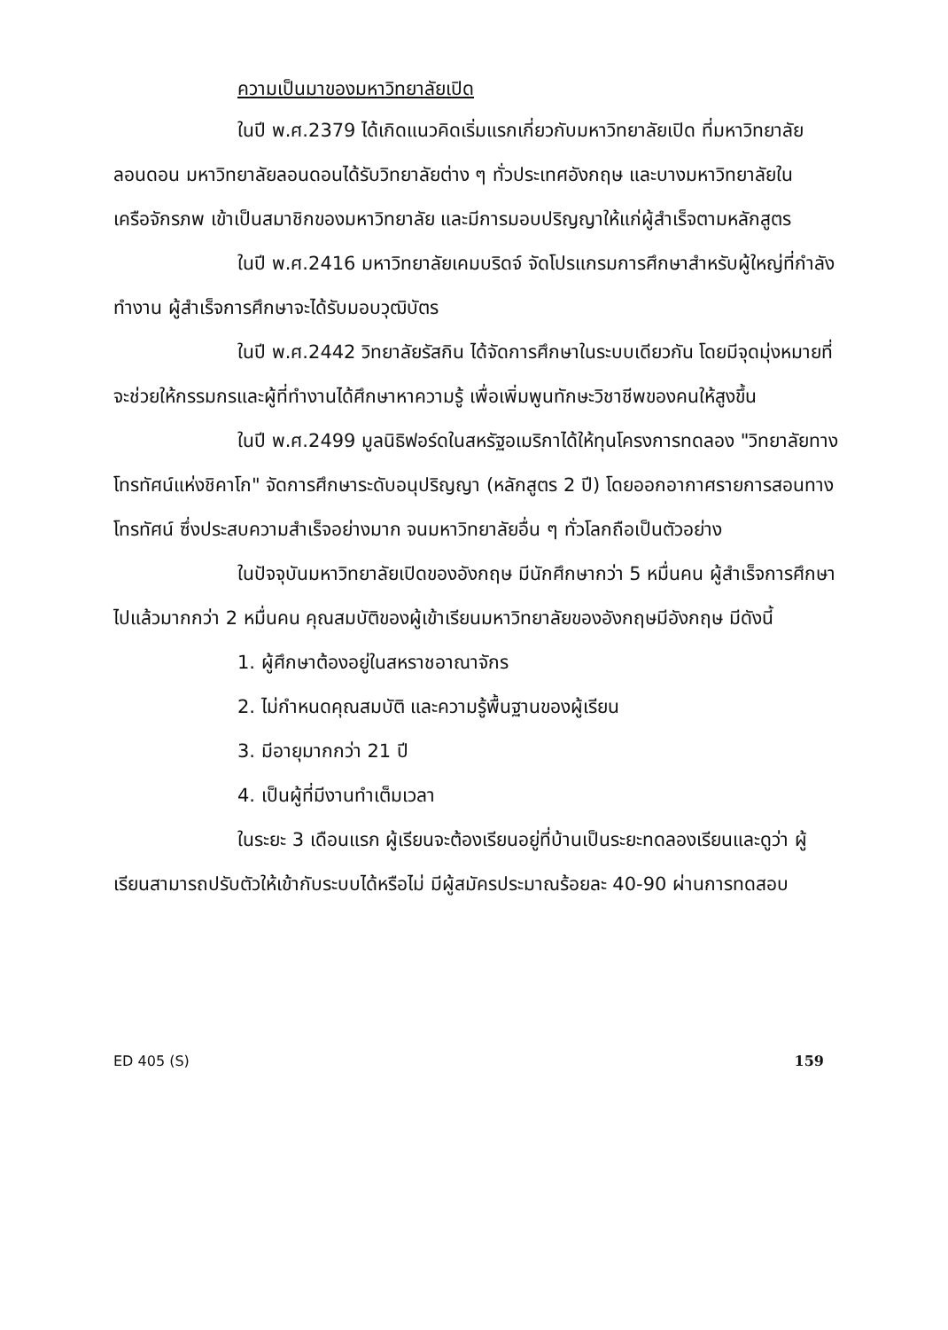ความเป็นมาของมหาวิทยาลัยเปิด
ในปี พ.ศ.2379 ได้เกิดแนวคิดเริ่มแรกเกี่ยวกับมหาวิทยาลัยเปิด ที่มหาวิทยาลัยลอนดอน มหาวิทยาลัยลอนดอนได้รับวิทยาลัยต่าง ๆ ทั่วประเทศอังกฤษ และบางมหาวิทยาลัยในเครือจักรภพ เข้าเป็นสมาชิกของมหาวิทยาลัย และมีการมอบปริญญาให้แก่ผู้สำเร็จตามหลักสูตร
ในปี พ.ศ.2416 มหาวิทยาลัยเคมบริดจ์ จัดโปรแกรมการศึกษาสำหรับผู้ใหญ่ที่กำลังทำงาน ผู้สำเร็จการศึกษาจะได้รับมอบวุฒิบัตร
ในปี พ.ศ.2442 วิทยาลัยรัสกิน ได้จัดการศึกษาในระบบเดียวกัน โดยมีจุดมุ่งหมายที่จะช่วยให้กรรมกรและผู้ที่ทำงานได้ศึกษาหาความรู้ เพื่อเพิ่มพูนทักษะวิชาชีพของคนให้สูงขึ้น
ในปี พ.ศ.2499 มูลนิธิฟอร์ดในสหรัฐอเมริกาได้ให้ทุนโครงการทดลอง "วิทยาลัยทางโทรทัศน์แห่งชิคาโก" จัดการศึกษาระดับอนุปริญญา (หลักสูตร 2 ปี) โดยออกอากาศรายการสอนทางโทรทัศน์ ซึ่งประสบความสำเร็จอย่างมาก จนมหาวิทยาลัยอื่น ๆ ทั่วโลกถือเป็นตัวอย่าง
ในปัจจุบันมหาวิทยาลัยเปิดของอังกฤษ มีนักศึกษากว่า 5 หมื่นคน ผู้สำเร็จการศึกษาไปแล้วมากกว่า 2 หมื่นคน คุณสมบัติของผู้เข้าเรียนมหาวิทยาลัยของอังกฤษมีอังกฤษ มีดังนี้
1. ผู้ศึกษาต้องอยู่ในสหราชอาณาจักร
2. ไม่กำหนดคุณสมบัติ และความรู้พื้นฐานของผู้เรียน
3. มีอายุมากกว่า 21 ปี
4. เป็นผู้ที่มีงานทำเต็มเวลา
ในระยะ 3 เดือนแรก ผู้เรียนจะต้องเรียนอยู่ที่บ้านเป็นระยะทดลองเรียนและดูว่า ผู้เรียนสามารถปรับตัวให้เข้ากับระบบได้หรือไม่ มีผู้สมัครประมาณร้อยละ 40-90 ผ่านการทดสอบ
ED 405 (S) 159